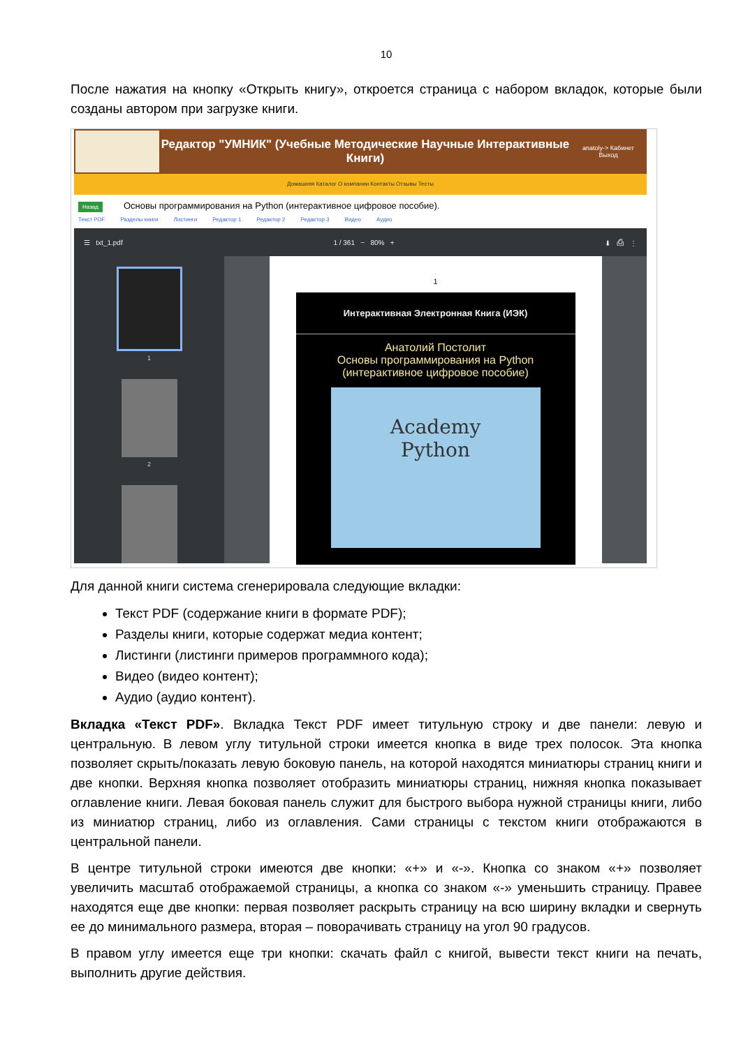10
После нажатия на кнопку «Открыть книгу», откроется страница с набором вкладок, которые были созданы автором при загрузке книги.
Редактор "УМНИК" (Учебные Методические Научные Интерактивные Книги)
anatoly-> Кабинет
Выход
Домашняя Каталог О компании Контакты Отзывы Тесты
Назад Основы программирования на Python (интерактивное цифровое пособие).
Текст PDF Разделы книги Листинги Редактор 1 Редактор 2 Редактор 3 Видео Аудио
☰ txt_1.pdf 1 / 361 − 80% + ⬇ ⎙ ⋮
1
2
1
Интерактивная Электронная Книга (ИЭК)
Анатолий Постолит
Основы программирования на Python
(интерактивное цифровое пособие)
Academy
Python
Для данной книги система сгенерировала следующие вкладки:
Текст PDF (содержание книги в формате PDF);
Разделы книги, которые содержат медиа контент;
Листинги (листинги примеров программного кода);
Видео (видео контент);
Аудио (аудио контент).
Вкладка «Текст PDF». Вкладка Текст PDF имеет титульную строку и две панели: левую и центральную. В левом углу титульной строки имеется кнопка в виде трех полосок. Эта кнопка позволяет скрыть/показать левую боковую панель, на которой находятся миниатюры страниц книги и две кнопки. Верхняя кнопка позволяет отобразить миниатюры страниц, нижняя кнопка показывает оглавление книги. Левая боковая панель служит для быстрого выбора нужной страницы книги, либо из миниатюр страниц, либо из оглавления. Сами страницы с текстом книги отображаются в центральной панели.
В центре титульной строки имеются две кнопки: «+» и «-». Кнопка со знаком «+» позволяет увеличить масштаб отображаемой страницы, а кнопка со знаком «-» уменьшить страницу. Правее находятся еще две кнопки: первая позволяет раскрыть страницу на всю ширину вкладки и свернуть ее до минимального размера, вторая – поворачивать страницу на угол 90 градусов.
В правом углу имеется еще три кнопки: скачать файл с книгой, вывести текст книги на печать, выполнить другие действия.